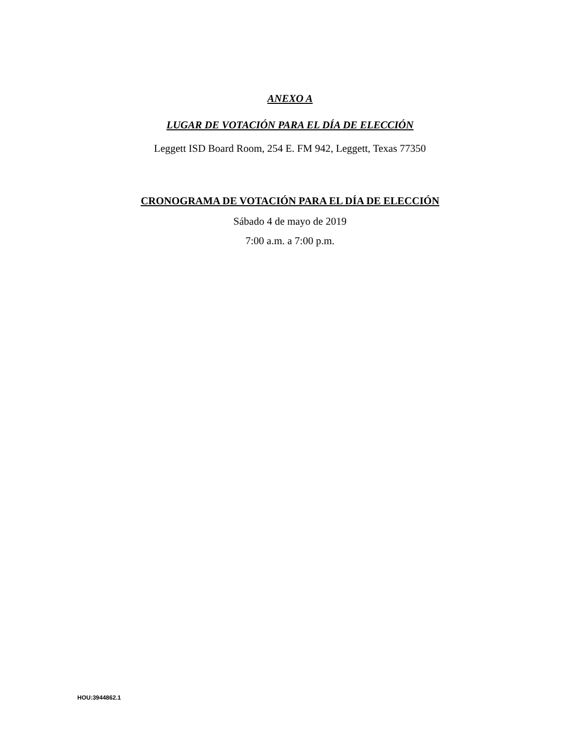ANEXO A
LUGAR DE VOTACIÓN PARA EL DÍA DE ELECCIÓN
Leggett ISD Board Room, 254 E. FM 942, Leggett, Texas 77350
CRONOGRAMA DE VOTACIÓN PARA EL DÍA DE ELECCIÓN
Sábado 4 de mayo de 2019
7:00 a.m. a 7:00 p.m.
HOU:3944862.1